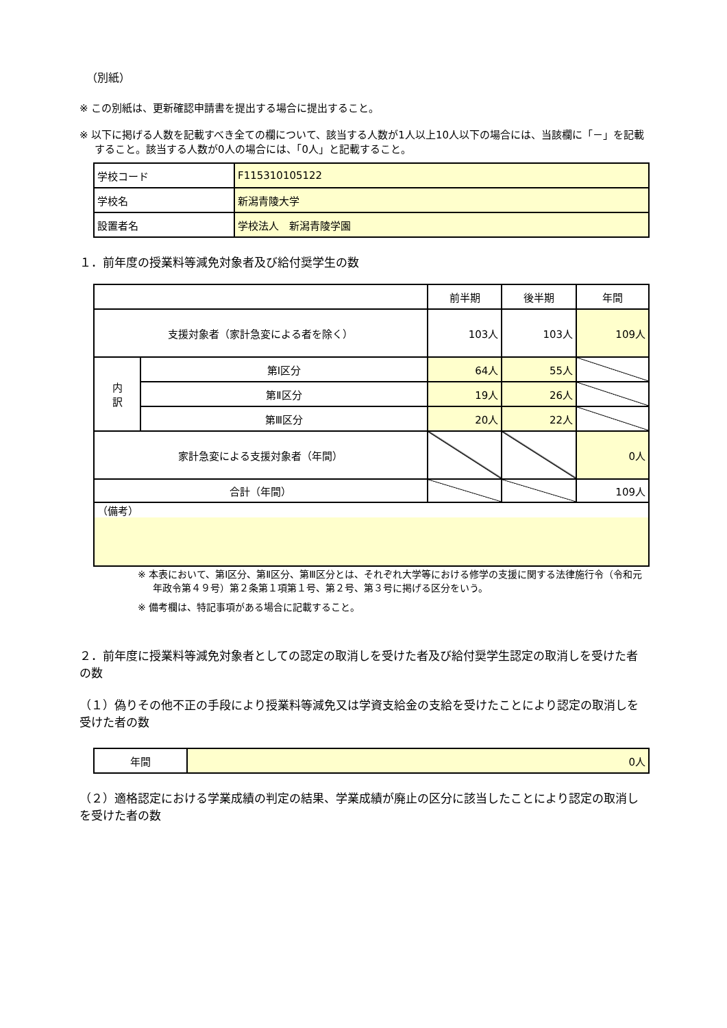（別紙）
※ この別紙は、更新確認申請書を提出する場合に提出すること。
※ 以下に掲げる人数を記載すべき全ての欄について、該当する人数が1人以上10人以下の場合には、当該欄に「－」を記載すること。該当する人数が0人の場合には、「0人」と記載すること。
| 学校コード | F115310105122 |
| 学校名 | 新潟青陵大学 |
| 設置者名 | 学校法人 新潟青陵学園 |
１．前年度の授業料等減免対象者及び給付奨学生の数
| | | 前半期 | 後半期 | 年間 |
| --- | --- | --- | --- | --- |
| 支援対象者（家計急変による者を除く） | | 103人 | 103人 | 109人 |
| 内 訳 | 第Ⅰ区分 | 64人 | 55人 | |
| | 第Ⅱ区分 | 19人 | 26人 | |
| | 第Ⅲ区分 | 20人 | 22人 | |
| 家計急変による支援対象者（年間） | | | | 0人 |
| 合計（年間） | | | | 109人 |
| （備考） | | | | |
※ 本表において、第Ⅰ区分、第Ⅱ区分、第Ⅲ区分とは、それぞれ大学等における修学の支援に関する法律施行令（令和元年政令第４９号）第２条第１項第１号、第２号、第３号に掲げる区分をいう。
※ 備考欄は、特記事項がある場合に記載すること。
２．前年度に授業料等減免対象者としての認定の取消しを受けた者及び給付奨学生認定の取消しを受けた者の数
（１）偽りその他不正の手段により授業料等減免又は学資支給金の支給を受けたことにより認定の取消しを受けた者の数
| 年間 | 0人 |
（２）適格認定における学業成績の判定の結果、学業成績が廃止の区分に該当したことにより認定の取消しを受けた者の数